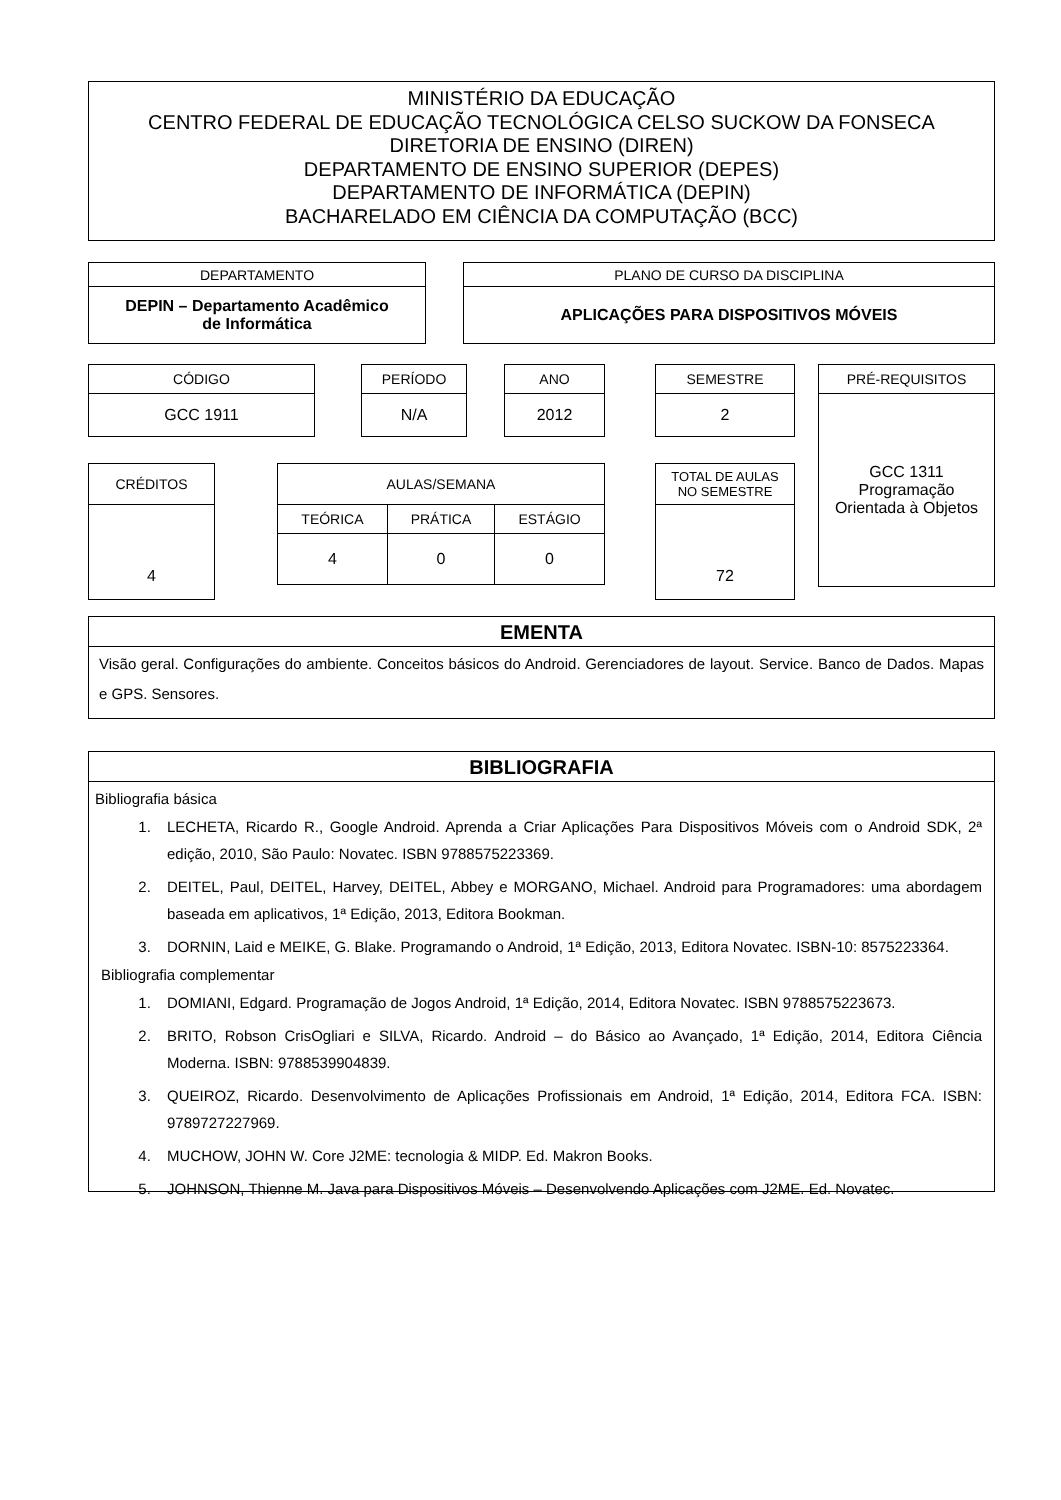MINISTÉRIO DA EDUCAÇÃO
CENTRO FEDERAL DE EDUCAÇÃO TECNOLÓGICA CELSO SUCKOW DA FONSECA
DIRETORIA DE ENSINO (DIREN)
DEPARTAMENTO DE ENSINO SUPERIOR (DEPES)
DEPARTAMENTO DE INFORMÁTICA (DEPIN)
BACHARELADO EM CIÊNCIA DA COMPUTAÇÃO (BCC)
| DEPARTAMENTO |
| DEPIN – Departamento Acadêmico de Informática |
| PLANO DE CURSO DA DISCIPLINA |
| APLICAÇÕES PARA DISPOSITIVOS MÓVEIS |
| CÓDIGO |
| GCC 1911 |
| PERÍODO |
| N/A |
| ANO |
| 2012 |
| SEMESTRE |
| 2 |
| PRÉ-REQUISITOS |
| GCC 1311 Programação Orientada à Objetos |
| CRÉDITOS |
| 4 |
| AULAS/SEMANA | | |
| TEÓRICA | PRÁTICA | ESTÁGIO |
| 4 | 0 | 0 |
| TOTAL DE AULAS NO SEMESTRE |
| 72 |
EMENTA
Visão geral. Configurações do ambiente. Conceitos básicos do Android. Gerenciadores de layout. Service. Banco de Dados. Mapas e GPS. Sensores.
BIBLIOGRAFIA
Bibliografia básica
1. LECHETA, Ricardo R., Google Android. Aprenda a Criar Aplicações Para Dispositivos Móveis com o Android SDK, 2ª edição, 2010, São Paulo: Novatec. ISBN 9788575223369.
2. DEITEL, Paul, DEITEL, Harvey, DEITEL, Abbey e MORGANO, Michael. Android para Programadores: uma abordagem baseada em aplicativos, 1ª Edição, 2013, Editora Bookman.
3. DORNIN, Laid e MEIKE, G. Blake. Programando o Android, 1ª Edição, 2013, Editora Novatec. ISBN-10: 8575223364.
Bibliografia complementar
1. DOMIANI, Edgard. Programação de Jogos Android, 1ª Edição, 2014, Editora Novatec. ISBN 9788575223673.
2. BRITO, Robson CrisOgliari e SILVA, Ricardo. Android – do Básico ao Avançado, 1ª Edição, 2014, Editora Ciência Moderna. ISBN: 9788539904839.
3. QUEIROZ, Ricardo. Desenvolvimento de Aplicações Profissionais em Android, 1ª Edição, 2014, Editora FCA. ISBN: 9789727227969.
4. MUCHOW, JOHN W. Core J2ME: tecnologia & MIDP. Ed. Makron Books.
5. JOHNSON, Thienne M. Java para Dispositivos Móveis – Desenvolvendo Aplicações com J2ME. Ed. Novatec.